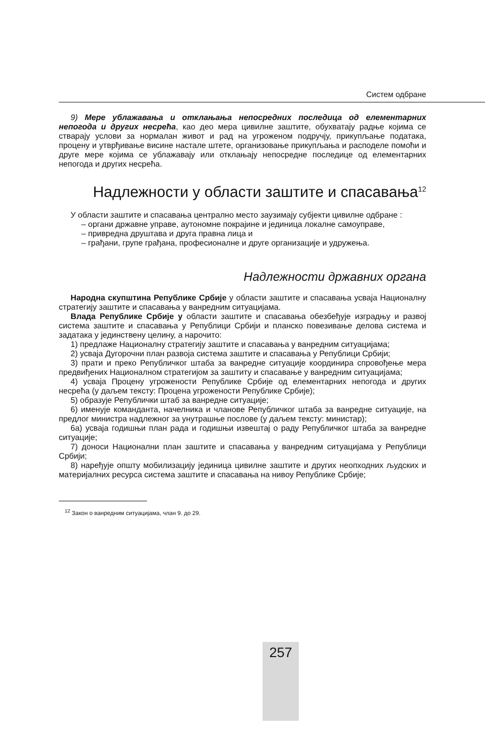Систем одбране
9) Мере ублажавања и отклањања непосредних последица од елементарних непогода и других несрећа, као део мера цивилне заштите, обухватају радње којима се стварају услови за нормалан живот и рад на угроженом подручју, прикупљање података, процену и утврђивање висине настале штете, организовање прикупљања и расподеле помоћи и друге мере којима се ублажавају или отклањају непосредне последице од елементарних непогода и других несрећа.
Надлежности у области заштите и спасавања<sup>12</sup>
У области заштите и спасавања централно место заузимају субјекти цивилне одбране :
– органи државне управе, аутономне покрајине и јединица локалне самоуправе,
– привредна друштава и друга правна лица и
– грађани, групе грађана, професионалне и друге организације и удружења.
Надлежности државних органа
Народна скупштина Републике Србије у области заштите и спасавања усваја Националну стратегију заштите и спасавања у ванредним ситуацијама.
Влада Републике Србије у области заштите и спасавања обезбеђује изградњу и развој система заштите и спасавања у Републици Србији и планско повезивање делова система и задатака у јединствену целину, а нарочито:
1) предлаже Националну стратегију заштите и спасавања у ванредним ситуацијама;
2) усваја Дугорочни план развоја система заштите и спасавања у Републици Србији;
3) прати и преко Републичког штаба за ванредне ситуације координира спровођење мера предвиђених Националном стратегијом за заштиту и спасавање у ванредним ситуацијама;
4) усваја Процену угрожености Републике Србије од елементарних непогода и других несрећа (у даљем тексту: Процена угрожености Републике Србије);
5) образује Републички штаб за ванредне ситуације;
6) именује команданта, начелника и чланове Републичког штаба за ванредне ситуације, на предлог министра надлежног за унутрашње послове (у даљем тексту: министар);
6а) усваја годишњи план рада и годишњи извештај о раду Републичког штаба за ванредне ситуације;
7) доноси Национални план заштите и спасавања у ванредним ситуацијама у Републици Србији;
8) наређује општу мобилизацију јединица цивилне заштите и других неопходних људских и материјалних ресурса система заштите и спасавања на нивоу Републике Србије;
<sup>12</sup> Закон о ванредним ситуацијама, члан 9. до 29.
257